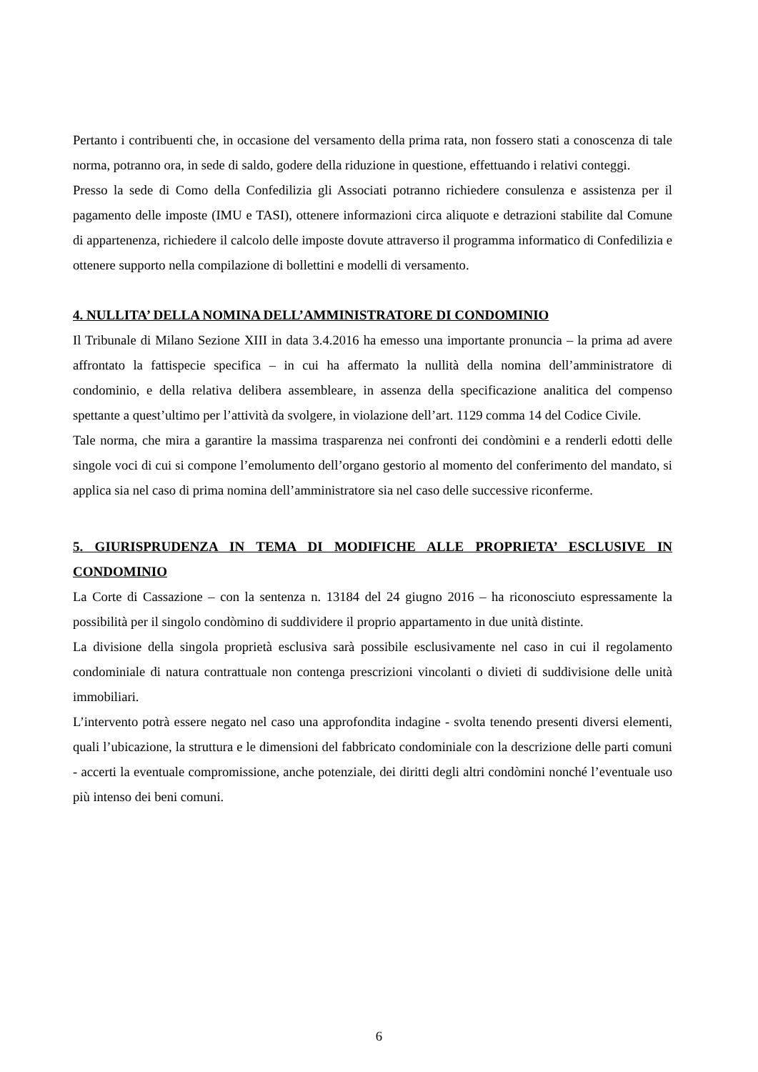Pertanto i contribuenti che, in occasione del versamento della prima rata, non fossero stati a conoscenza di tale norma, potranno ora, in sede di saldo, godere della riduzione in questione, effettuando i relativi conteggi.
Presso la sede di Como della Confedilizia gli Associati potranno richiedere consulenza e assistenza per il pagamento delle imposte (IMU e TASI), ottenere informazioni circa aliquote e detrazioni stabilite dal Comune di appartenenza, richiedere il calcolo delle imposte dovute attraverso il programma informatico di Confedilizia e ottenere supporto nella compilazione di bollettini e modelli di versamento.
4. NULLITA’ DELLA NOMINA DELL’AMMINISTRATORE DI CONDOMINIO
Il Tribunale di Milano Sezione XIII in data 3.4.2016 ha emesso una importante pronuncia – la prima ad avere affrontato la fattispecie specifica – in cui ha affermato la nullità della nomina dell’amministratore di condominio, e della relativa delibera assembleare, in assenza della specificazione analitica del compenso spettante a quest’ultimo per l’attività da svolgere, in violazione dell’art. 1129 comma 14 del Codice Civile.
Tale norma, che mira a garantire la massima trasparenza nei confronti dei condòmini e a renderli edotti delle singole voci di cui si compone l’emolumento dell’organo gestorio al momento del conferimento del mandato, si applica sia nel caso di prima nomina dell’amministratore sia nel caso delle successive riconferme.
5. GIURISPRUDENZA IN TEMA DI MODIFICHE ALLE PROPRIETA’ ESCLUSIVE IN CONDOMINIO
La Corte di Cassazione – con la sentenza n. 13184 del 24 giugno 2016 – ha riconosciuto espressamente la possibilità per il singolo condòmino di suddividere il proprio appartamento in due unità distinte.
La divisione della singola proprietà esclusiva sarà possibile esclusivamente nel caso in cui il regolamento condominiale di natura contrattuale non contenga prescrizioni vincolanti o divieti di suddivisione delle unità immobiliari.
L’intervento potrà essere negato nel caso una approfondita indagine - svolta tenendo presenti diversi elementi, quali l’ubicazione, la struttura e le dimensioni del fabbricato condominiale con la descrizione delle parti comuni - accerti la eventuale compromissione, anche potenziale, dei diritti degli altri condòmini nonché l’eventuale uso più intenso dei beni comuni.
6